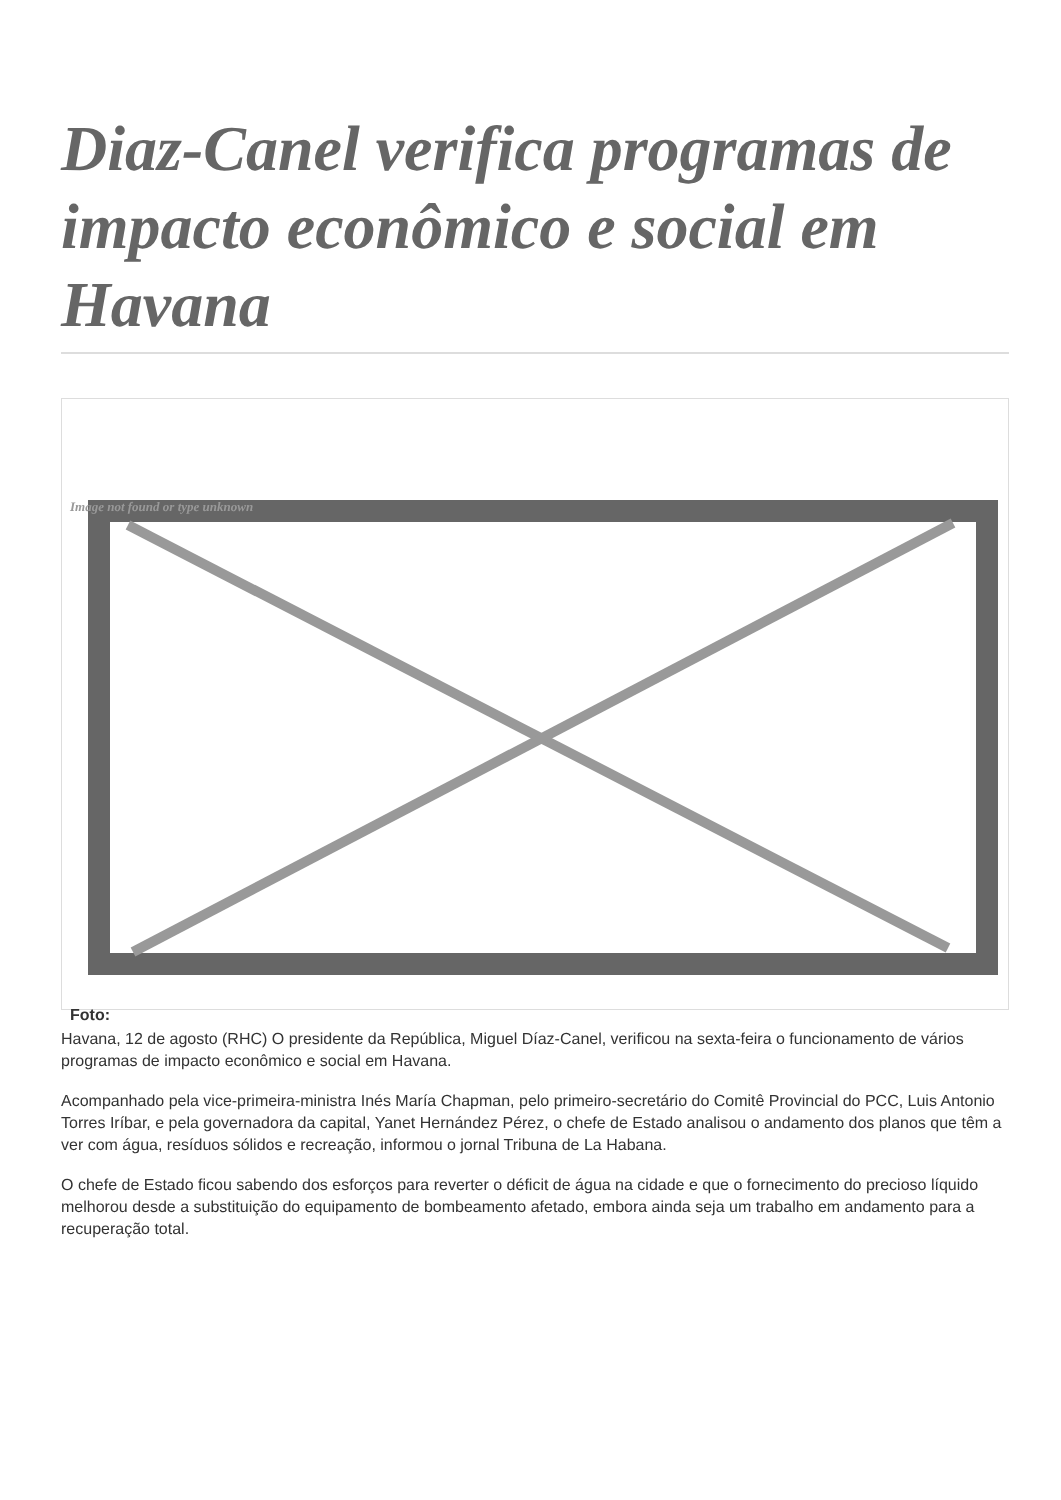Diaz-Canel verifica programas de impacto econômico e social em Havana
Image not found or type unknown
Foto:
Havana, 12 de agosto (RHC) O presidente da República, Miguel Díaz-Canel, verificou na sexta-feira o funcionamento de vários programas de impacto econômico e social em Havana.
Acompanhado pela vice-primeira-ministra Inés María Chapman, pelo primeiro-secretário do Comitê Provincial do PCC, Luis Antonio Torres Iríbar, e pela governadora da capital, Yanet Hernández Pérez, o chefe de Estado analisou o andamento dos planos que têm a ver com água, resíduos sólidos e recreação, informou o jornal Tribuna de La Habana.
O chefe de Estado ficou sabendo dos esforços para reverter o déficit de água na cidade e que o fornecimento do precioso líquido melhorou desde a substituição do equipamento de bombeamento afetado, embora ainda seja um trabalho em andamento para a recuperação total.